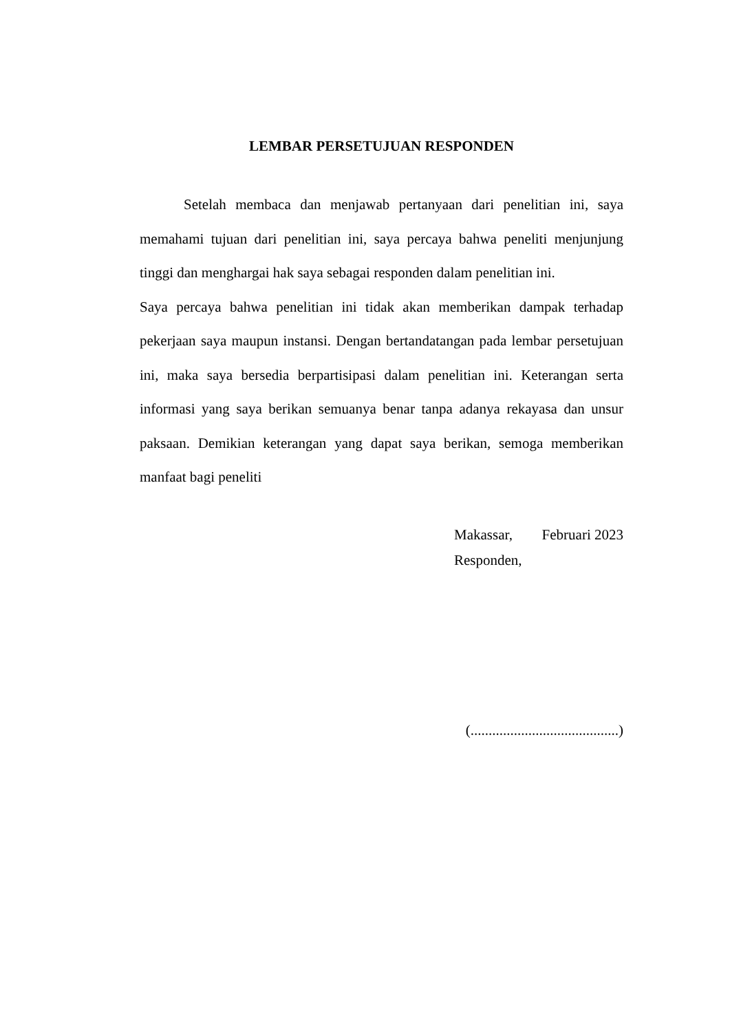LEMBAR PERSETUJUAN RESPONDEN
Setelah membaca dan menjawab pertanyaan dari penelitian ini, saya memahami tujuan dari penelitian ini, saya percaya bahwa peneliti menjunjung tinggi dan menghargai hak saya sebagai responden dalam penelitian ini.
Saya percaya bahwa penelitian ini tidak akan memberikan dampak terhadap pekerjaan saya maupun instansi. Dengan bertandatangan pada lembar persetujuan ini, maka saya bersedia berpartisipasi dalam penelitian ini. Keterangan serta informasi yang saya berikan semuanya benar tanpa adanya rekayasa dan unsur paksaan. Demikian keterangan yang dapat saya berikan, semoga memberikan manfaat bagi peneliti
Makassar, Februari 2023
Responden,
(.........................................)